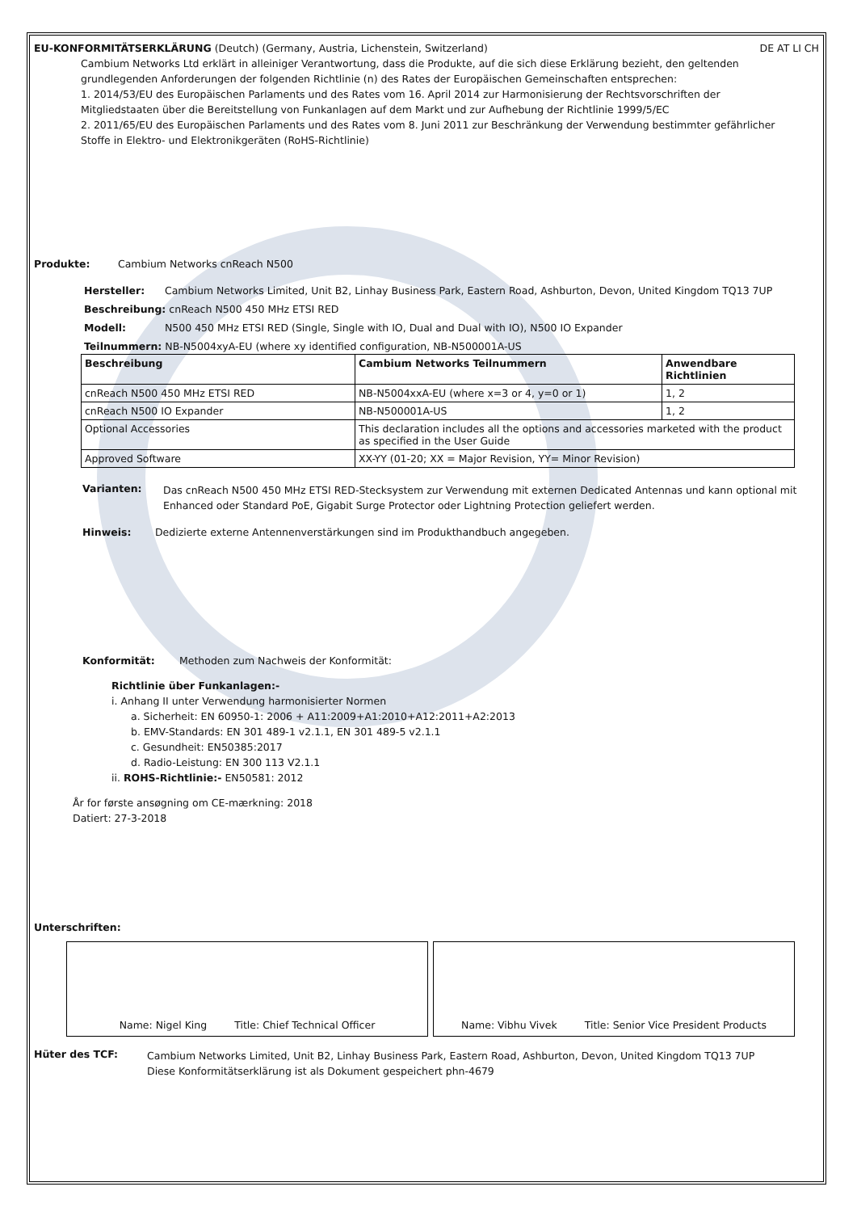EU-KONFORMITÄTSERKLÄRUNG (Deutch) (Germany, Austria, Lichenstein, Switzerland) DE AT LI CH
Cambium Networks Ltd erklärt in alleiniger Verantwortung, dass die Produkte, auf die sich diese Erklärung bezieht, den geltenden grundlegenden Anforderungen der folgenden Richtlinie (n) des Rates der Europäischen Gemeinschaften entsprechen:
1. 2014/53/EU des Europäischen Parlaments und des Rates vom 16. April 2014 zur Harmonisierung der Rechtsvorschriften der Mitgliedstaaten über die Bereitstellung von Funkanlagen auf dem Markt und zur Aufhebung der Richtlinie 1999/5/EC
2. 2011/65/EU des Europäischen Parlaments und des Rates vom 8. Juni 2011 zur Beschränkung der Verwendung bestimmter gefährlicher Stoffe in Elektro- und Elektronikgeräten (RoHS-Richtlinie)
Produkte: Cambium Networks cnReach N500
Hersteller: Cambium Networks Limited, Unit B2, Linhay Business Park, Eastern Road, Ashburton, Devon, United Kingdom TQ13 7UP
Beschreibung: cnReach N500 450 MHz ETSI RED
Modell: N500 450 MHz ETSI RED (Single, Single with IO, Dual and Dual with IO), N500 IO Expander
Teilnummern: NB-N5004xyA-EU (where xy identified configuration, NB-N500001A-US
| Beschreibung | Cambium Networks Teilnummern | Anwendbare Richtlinien |
| --- | --- | --- |
| cnReach N500 450 MHz ETSI RED | NB-N5004xxA-EU (where x=3 or 4, y=0 or 1) | 1, 2 |
| cnReach N500 IO Expander | NB-N500001A-US | 1, 2 |
| Optional Accessories | This declaration includes all the options and accessories marketed with the product as specified in the User Guide | |
| Approved Software | XX-YY (01-20; XX = Major Revision, YY= Minor Revision) | |
Varianten:
Das cnReach N500 450 MHz ETSI RED-Stecksystem zur Verwendung mit externen Dedicated Antennas und kann optional mit Enhanced oder Standard PoE, Gigabit Surge Protector oder Lightning Protection geliefert werden.
Hinweis: Dedizierte externe Antennenverstärkungen sind im Produkthandbuch angegeben.
Konformität: Methoden zum Nachweis der Konformität:
Richtlinie über Funkanlagen:-
i. Anhang II unter Verwendung harmonisierter Normen
a. Sicherheit: EN 60950-1: 2006 + A11:2009+A1:2010+A12:2011+A2:2013
b. EMV-Standards: EN 301 489-1 v2.1.1, EN 301 489-5 v2.1.1
c. Gesundheit: EN50385:2017
d. Radio-Leistung: EN 300 113 V2.1.1
ii. ROHS-Richtlinie:- EN50581: 2012
År for første ansøgning om CE-mærkning: 2018
Datiert: 27-3-2018
Unterschriften:
Name: Nigel King Title: Chief Technical Officer Name: Vibhu Vivek Title: Senior Vice President Products
Hüter des TCF:
Cambium Networks Limited, Unit B2, Linhay Business Park, Eastern Road, Ashburton, Devon, United Kingdom TQ13 7UP
Diese Konformitätserklärung ist als Dokument gespeichert phn-4679